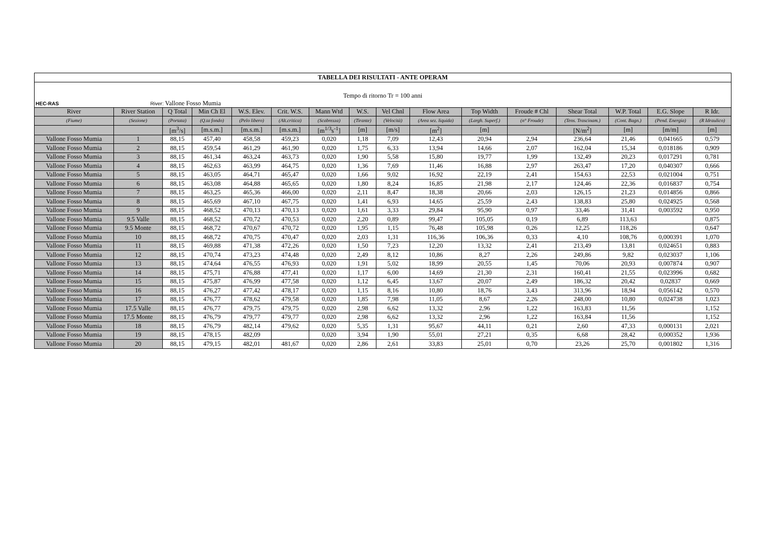| TABELLA DEI RISULTATI - ANTE OPERAM | | | | | | | | | | | | | | | |
| Tempo di ritorno Tr = 100 anni | | | | | | | | | | | | | | | |
| HEC-RAS River: Vallone Fosso Mumia | | | | | | | | | | | | | | | |
| River | River Station | Q Total | Min Ch El | W.S. Elev. | Crit. W.S. | Mann Wtd | W.S. | Vel Chnl | Flow Area | Top Width | Froude # Chl | Shear Total | W.P. Total | E.G. Slope | R Idr. |
| (Fiume) | (Sezione) | (Portata) | (Q.ta fondo) | (Pelo libero) | (Alt.critica) | (Scabrezza) | (Tirante) | (Velocità) | (Area sez. liquida) | (Largh. Superf.) | (n° Froude) | (Tens. Trascinam.) | (Cont. Bagn.) | (Pend. Energia) | (R Idraulico) |
| | | [m<sup>3</sup>/s] | [m.s.m.] | [m.s.m.] | [m.s.m.] | [m<sup>1/3</sup>s<sup>-1</sup>] | [m] | [m/s] | [m<sup>2</sup>] | [m] | | [N/m<sup>2</sup>] | [m] | [m/m] | [m] |
| Vallone Fosso Mumia | 1 | 88,15 | 457,40 | 458,58 | 459,23 | 0,020 | 1,18 | 7,09 | 12,43 | 20,94 | 2,94 | 236,64 | 21,46 | 0,041665 | 0,579 |
| Vallone Fosso Mumia | 2 | 88,15 | 459,54 | 461,29 | 461,90 | 0,020 | 1,75 | 6,33 | 13,94 | 14,66 | 2,07 | 162,04 | 15,34 | 0,018186 | 0,909 |
| Vallone Fosso Mumia | 3 | 88,15 | 461,34 | 463,24 | 463,73 | 0,020 | 1,90 | 5,58 | 15,80 | 19,77 | 1,99 | 132,49 | 20,23 | 0,017291 | 0,781 |
| Vallone Fosso Mumia | 4 | 88,15 | 462,63 | 463,99 | 464,75 | 0,020 | 1,36 | 7,69 | 11,46 | 16,88 | 2,97 | 263,47 | 17,20 | 0,040307 | 0,666 |
| Vallone Fosso Mumia | 5 | 88,15 | 463,05 | 464,71 | 465,47 | 0,020 | 1,66 | 9,02 | 16,92 | 22,19 | 2,41 | 154,63 | 22,53 | 0,021004 | 0,751 |
| Vallone Fosso Mumia | 6 | 88,15 | 463,08 | 464,88 | 465,65 | 0,020 | 1,80 | 8,24 | 16,85 | 21,98 | 2,17 | 124,46 | 22,36 | 0,016837 | 0,754 |
| Vallone Fosso Mumia | 7 | 88,15 | 463,25 | 465,36 | 466,00 | 0,020 | 2,11 | 8,47 | 18,38 | 20,66 | 2,03 | 126,15 | 21,23 | 0,014856 | 0,866 |
| Vallone Fosso Mumia | 8 | 88,15 | 465,69 | 467,10 | 467,75 | 0,020 | 1,41 | 6,93 | 14,65 | 25,59 | 2,43 | 138,83 | 25,80 | 0,024925 | 0,568 |
| Vallone Fosso Mumia | 9 | 88,15 | 468,52 | 470,13 | 470,13 | 0,020 | 1,61 | 3,33 | 29,84 | 95,90 | 0,97 | 33,46 | 31,41 | 0,003592 | 0,950 |
| Vallone Fosso Mumia | 9.5 Valle | 88,15 | 468,52 | 470,72 | 470,53 | 0,020 | 2,20 | 0,89 | 99,47 | 105,05 | 0,19 | 6,89 | 113,63 | | 0,875 |
| Vallone Fosso Mumia | 9.5 Monte | 88,15 | 468,72 | 470,67 | 470,72 | 0,020 | 1,95 | 1,15 | 76,48 | 105,98 | 0,26 | 12,25 | 118,26 | | 0,647 |
| Vallone Fosso Mumia | 10 | 88,15 | 468,72 | 470,75 | 470,47 | 0,020 | 2,03 | 1,31 | 116,36 | 106,36 | 0,33 | 4,10 | 108,76 | 0,000391 | 1,070 |
| Vallone Fosso Mumia | 11 | 88,15 | 469,88 | 471,38 | 472,26 | 0,020 | 1,50 | 7,23 | 12,20 | 13,32 | 2,41 | 213,49 | 13,81 | 0,024651 | 0,883 |
| Vallone Fosso Mumia | 12 | 88,15 | 470,74 | 473,23 | 474,48 | 0,020 | 2,49 | 8,12 | 10,86 | 8,27 | 2,26 | 249,86 | 9,82 | 0,023037 | 1,106 |
| Vallone Fosso Mumia | 13 | 88,15 | 474,64 | 476,55 | 476,93 | 0,020 | 1,91 | 5,02 | 18,99 | 20,55 | 1,45 | 70,06 | 20,93 | 0,007874 | 0,907 |
| Vallone Fosso Mumia | 14 | 88,15 | 475,71 | 476,88 | 477,41 | 0,020 | 1,17 | 6,00 | 14,69 | 21,30 | 2,31 | 160,41 | 21,55 | 0,023996 | 0,682 |
| Vallone Fosso Mumia | 15 | 88,15 | 475,87 | 476,99 | 477,58 | 0,020 | 1,12 | 6,45 | 13,67 | 20,07 | 2,49 | 186,32 | 20,42 | 0,02837 | 0,669 |
| Vallone Fosso Mumia | 16 | 88,15 | 476,27 | 477,42 | 478,17 | 0,020 | 1,15 | 8,16 | 10,80 | 18,76 | 3,43 | 313,96 | 18,94 | 0,056142 | 0,570 |
| Vallone Fosso Mumia | 17 | 88,15 | 476,77 | 478,62 | 479,58 | 0,020 | 1,85 | 7,98 | 11,05 | 8,67 | 2,26 | 248,00 | 10,80 | 0,024738 | 1,023 |
| Vallone Fosso Mumia | 17.5 Valle | 88,15 | 476,77 | 479,75 | 479,75 | 0,020 | 2,98 | 6,62 | 13,32 | 2,96 | 1,22 | 163,83 | 11,56 | | 1,152 |
| Vallone Fosso Mumia | 17.5 Monte | 88,15 | 476,79 | 479,77 | 479,77 | 0,020 | 2,98 | 6,62 | 13,32 | 2,96 | 1,22 | 163,84 | 11,56 | | 1,152 |
| Vallone Fosso Mumia | 18 | 88,15 | 476,79 | 482,14 | 479,62 | 0,020 | 5,35 | 1,31 | 95,67 | 44,11 | 0,21 | 2,60 | 47,33 | 0,000131 | 2,021 |
| Vallone Fosso Mumia | 19 | 88,15 | 478,15 | 482,09 | | 0,020 | 3,94 | 1,90 | 55,01 | 27,21 | 0,35 | 6,68 | 28,42 | 0,000352 | 1,936 |
| Vallone Fosso Mumia | 20 | 88,15 | 479,15 | 482,01 | 481,67 | 0,020 | 2,86 | 2,61 | 33,83 | 25,01 | 0,70 | 23,26 | 25,70 | 0,001802 | 1,316 |